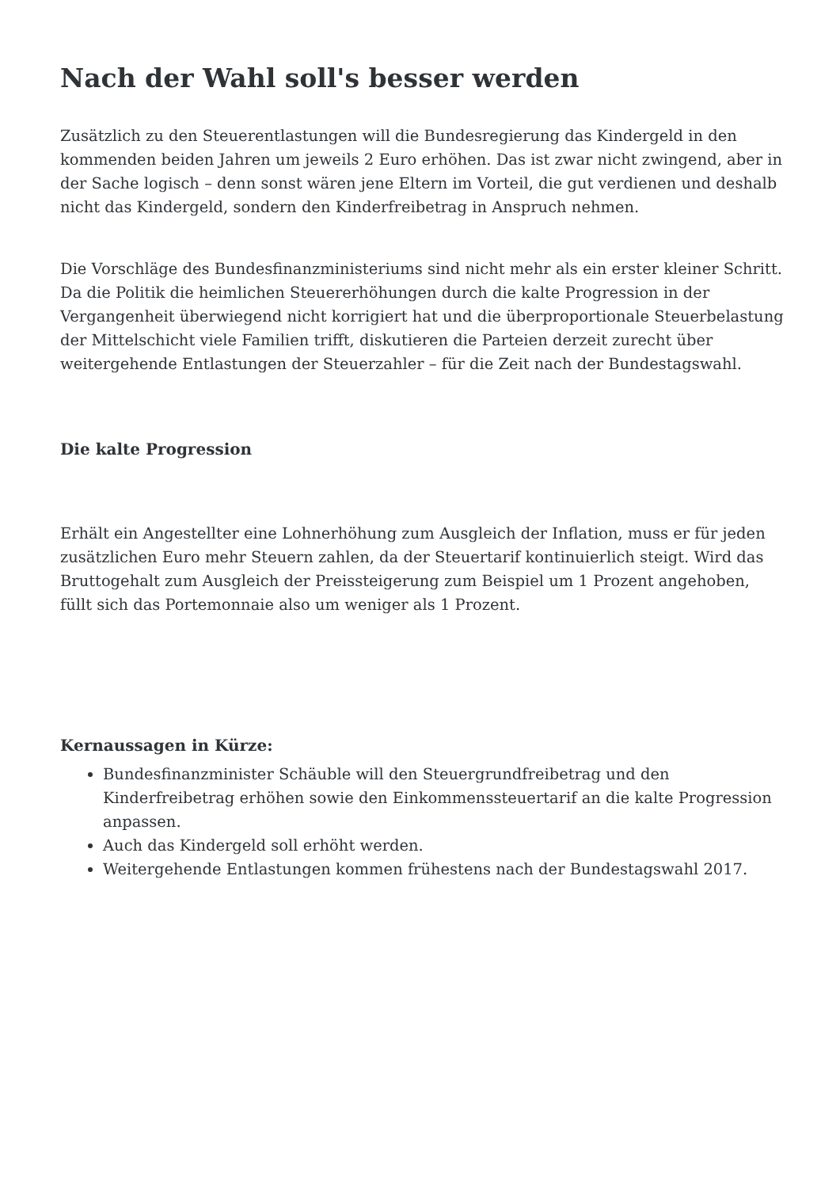Nach der Wahl soll's besser werden
Zusätzlich zu den Steuerentlastungen will die Bundesregierung das Kindergeld in den kommenden beiden Jahren um jeweils 2 Euro erhöhen. Das ist zwar nicht zwingend, aber in der Sache logisch – denn sonst wären jene Eltern im Vorteil, die gut verdienen und deshalb nicht das Kindergeld, sondern den Kinderfreibetrag in Anspruch nehmen.
Die Vorschläge des Bundesfinanzministeriums sind nicht mehr als ein erster kleiner Schritt. Da die Politik die heimlichen Steuererhöhungen durch die kalte Progression in der Vergangenheit überwiegend nicht korrigiert hat und die überproportionale Steuerbelastung der Mittelschicht viele Familien trifft, diskutieren die Parteien derzeit zurecht über weitergehende Entlastungen der Steuerzahler – für die Zeit nach der Bundestagswahl.
Die kalte Progression
Erhält ein Angestellter eine Lohnerhöhung zum Ausgleich der Inflation, muss er für jeden zusätzlichen Euro mehr Steuern zahlen, da der Steuertarif kontinuierlich steigt. Wird das Bruttogehalt zum Ausgleich der Preissteigerung zum Beispiel um 1 Prozent angehoben, füllt sich das Portemonnaie also um weniger als 1 Prozent.
Kernaussagen in Kürze:
Bundesfinanzminister Schäuble will den Steuergrundfreibetrag und den Kinderfreibetrag erhöhen sowie den Einkommenssteuertarif an die kalte Progression anpassen.
Auch das Kindergeld soll erhöht werden.
Weitergehende Entlastungen kommen frühestens nach der Bundestagswahl 2017.